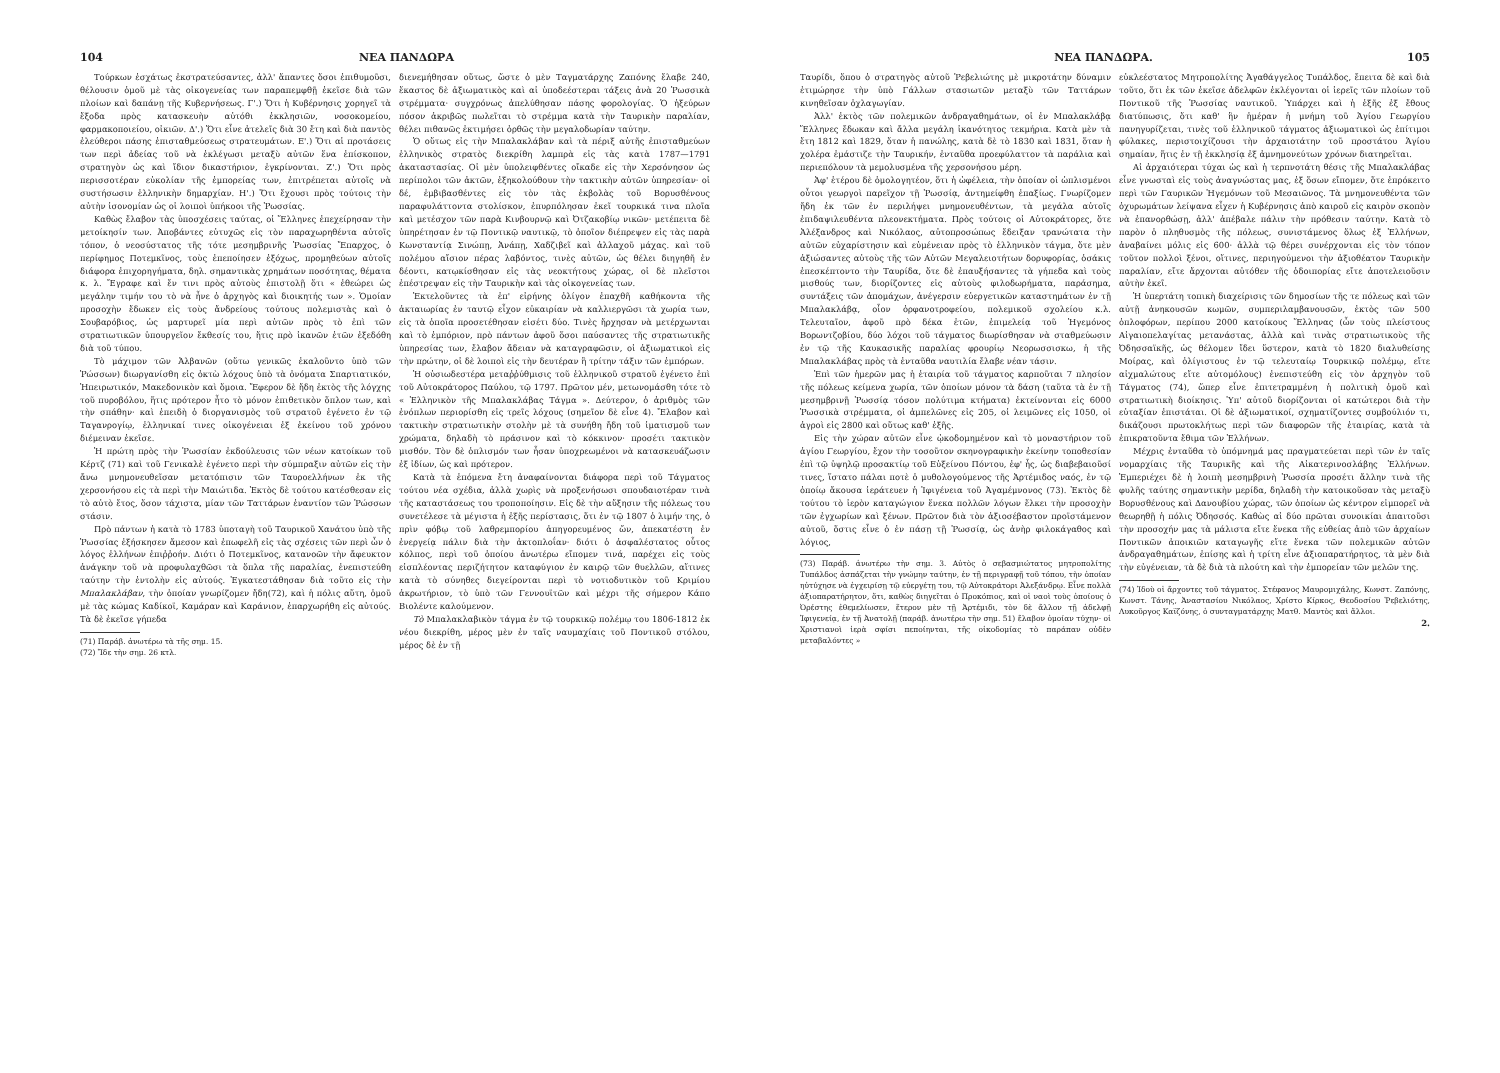104 ΝΕΑ ΠΑΝΔΩΡΑ
Τούρκων ἐσχάτως ἐκστρατεύσαντες, ἀλλ' ἅπαντες ὅσοι ἐπιθυμοῦσι, θέλουσιν ὁμοῦ μὲ τὰς οἰκογενείας των παραπεμφθῇ ἐκεῖσε διὰ τῶν πλοίων καὶ δαπάνῃ τῆς Κυβερνήσεως. Γ'.) Ὅτι ἡ Κυβέρνησις χορηγεῖ τὰ ἔξοδα πρὸς κατασκευὴν αὐτόθι ἐκκλησιῶν, νοσοκομείου, φαρμακοποιείου, οἰκιῶν. Δ'.) Ὅτι εἶνε ἀτελεῖς διὰ 30 ἔτη καὶ διὰ παντὸς ἐλεύθεροι πάσης ἐπισταθμεύσεως στρατευμάτων. Ε'.) Ὅτι αἱ προτάσεις των περὶ ἀδείας τοῦ νὰ ἐκλέγωσι μεταξὺ αὐτῶν ἕνα ἐπίσκοπον, στρατηγὸν ὡς καὶ ἴδιον δικαστήριον, ἐγκρίνονται. Ζ'.) Ὅτι πρὸς περισσοτέραν εὐκολίαν τῆς ἐμπορείας των, ἐπιτρέπεται αὐτοῖς νὰ συστήσωσιν ἑλληνικὴν δημαρχίαν. Η'.) Ὅτι ἔχουσι πρὸς τούτοις τὴν αὐτὴν ἰσονομίαν ὡς οἱ λοιποὶ ὑπήκοοι τῆς Ῥωσσίας.
Καθὼς ἔλαβον τὰς ὑποσχέσεις ταύτας, οἱ Ἕλληνες ἐπεχείρησαν τὴν μετοίκησίν των. Ἀποβάντες εὐτυχῶς εἰς τὸν παραχωρηθέντα αὐτοῖς τόπον, ὁ νεοσύστατος τῆς τότε μεσημβρινῆς Ῥωσσίας Ἔπαρχος, ὁ περίφημος Ποτεμκῖνος, τοὺς ἐπεποίησεν ἐξόχως, προμηθεύων αὐτοῖς διάφορα ἐπιχορηγήματα, δηλ. σημαντικὰς χρημάτων ποσότητας, θέματα κ. λ. Ἔγραφε καὶ ἔν τινι πρὸς αὐτοὺς ἐπιστολῇ ὅτι « ἐθεώρει ὡς μεγάλην τιμήν του τὸ νὰ ἦνε ὁ ἀρχηγὸς καὶ διοικητής των ». Ὁμοίαν προσοχὴν ἔδωκεν εἰς τοὺς ἄνδρείους τούτους πολεμιστὰς καὶ ὁ Σουβαρόβιος, ὡς μαρτυρεῖ μία περὶ αὐτῶν πρὸς τὸ ἐπὶ τῶν στρατιωτικῶν ὑπουργεῖον ἔκθεσίς του, ἥτις πρὸ ἱκανῶν ἐτῶν ἐξεδόθη διὰ τοῦ τύπου.
Τὸ μάχιμον τῶν Ἀλβανῶν (οὕτω γενικῶς ἐκαλοῦντο ὑπὸ τῶν Ῥώσσων) διωργανίσθη εἰς ὀκτὼ λόχους ὑπὸ τὰ ὀνόματα Σπαρτιατικόν, Ἠπειρωτικόν, Μακεδονικὸν καὶ ὅμοια. Ἔφερον δὲ ἤδη ἐκτὸς τῆς λόγχης τοῦ πυροβόλου, ἥτις πρότερον ἦτο τὸ μόνον ἐπιθετικὸν ὅπλον των, καὶ τὴν σπάθην· καὶ ἐπειδὴ ὁ διοργανισμὸς τοῦ στρατοῦ ἐγένετο ἐν τῷ Ταγανρογίῳ, ἑλληνικαί τινες οἰκογένειαι ἐξ ἐκείνου τοῦ χρόνου διέμειναν ἐκεῖσε.
Ἡ πρώτη πρὸς τὴν Ῥωσσίαν ἐκδούλευσις τῶν νέων κατοίκων τοῦ Κέρτζ (71) καὶ τοῦ Γενικαλὲ ἐγένετο περὶ τὴν σύμπραξιν αὐτῶν εἰς τὴν ἄνω μνημονευθεῖσαν μετατόπισιν τῶν Ταυροελλήνων ἐκ τῆς χερσονήσου εἰς τὰ περὶ τὴν Μαιώτιδα. Ἐκτὸς δὲ τούτου κατέσθεσαν εἰς τὸ αὐτὸ ἔτος, ὅσον τάχιστα, μίαν τῶν Ταττάρων ἐναντίον τῶν Ῥώσσων στάσιν.
Πρὸ πάντων ἡ κατὰ τὸ 1783 ὑποταγὴ τοῦ Ταυρικοῦ Χανάτου ὑπὸ τῆς Ῥωσσίας ἐξήσκησεν ἄμεσον καὶ ἐπωφελῆ εἰς τὰς σχέσεις τῶν περὶ ὧν ὁ λόγος ἑλλήνων ἐπιῤῥοήν. Διότι ὁ Ποτεμκῖνος, κατανοῶν τὴν ἄφευκτον ἀνάγκην τοῦ νὰ προφυλαχθῶσι τὰ ὅπλα τῆς παραλίας, ἐνεπιστεύθη ταύτην τὴν ἐντολὴν εἰς αὐτούς. Ἐγκατεστάθησαν διὰ τοῦτο εἰς τὴν Μπαλακλάβαν, τὴν ὁποίαν γνωρίζομεν ἤδη(72), καὶ ἡ πόλις αὕτη, ὁμοῦ μὲ τὰς κώμας Καδίκοϊ, Καμάραν καὶ Καράνιον, ἐπαρχωρήθη εἰς αὐτούς. Τὰ δὲ ἐκεῖσε γήπεδα
(71) Παράβ. ἀνωτέρω τὰ τῆς σημ. 15.
(72) Ἴδε τὴν σημ. 26 κτλ.
διενεμήθησαν οὕτως, ὥστε ὁ μὲν Ταγματάρχης Ζαπόνης ἔλαβε 240, ἕκαστος δὲ ἀξιωματικὸς καὶ αἱ ὑποδεέστεραι τάξεις ἀνὰ 20 Ῥωσσικὰ στρέμματα· συγχρόνως ἀπελύθησαν πάσης φορολογίας. Ὁ ἠξεύρων πόσον ἀκριβῶς πωλεῖται τὸ στρέμμα κατὰ τὴν Ταυρικὴν παραλίαν, θέλει πιθανῶς ἐκτιμήσει ὀρθῶς τὴν μεγαλοδωρίαν ταύτην.
Ὁ οὕτως εἰς τὴν Μπαλακλάβαν καὶ τὰ πέριξ αὐτῆς ἐπισταθμεύων ἑλληνικὸς στρατὸς διεκρίθη λαμπρὰ εἰς τὰς κατὰ 1787—1791 ἀκαταστασίας. Οἱ μὲν ὑπολειφθέντες οἴκαδε εἰς τὴν Χερσόνησον ὡς περίπολοι τῶν ἀκτῶν, ἐξηκολούθουν τὴν τακτικὴν αὐτῶν ὑπηρεσίαν· οἱ δέ, ἐμβιβασθέντες εἰς τὸν τὰς ἐκβολὰς τοῦ Βορυσθένους παραφυλάττοντα στολίσκον, ἐπυρπόλησαν ἐκεῖ τουρκικά τινα πλοῖα καὶ μετέσχον τῶν παρὰ Κινβουρνῷ καὶ Ὀτζακοβίῳ νικῶν· μετέπειτα δὲ ὑπηρέτησαν ἐν τῷ Ποντικῷ ναυτικῷ, τὸ ὁποῖον διέπρεψεν εἰς τὰς παρὰ Κωνσταντίᾳ Σινώπῃ, Ἀνάπῃ, Χαδζιβεῖ καὶ ἀλλαχοῦ μάχας. καὶ τοῦ πολέμου αἴσιον πέρας λαβόντος, τινὲς αὐτῶν, ὡς θέλει διηγηθῆ ἐν δέοντι, κατῳκίσθησαν εἰς τὰς νεοκτήτους χώρας, οἱ δὲ πλεῖστοι ἐπέστρεψαν εἰς τὴν Ταυρικὴν καὶ τὰς οἰκογενείας των.
Ἐκτελοῦντες τὰ ἐπ' εἰρήνης ὀλίγον ἐπαχθῆ καθήκοντα τῆς ἀκταιωρίας ἐν ταυτῷ εἶχον εὐκαιρίαν νὰ καλλιεργῶσι τὰ χωρία των, εἰς τὰ ὁποῖα προσετέθησαν εἰσέτι δύο. Τινὲς ἤρχησαν νὰ μετέρχωνται καὶ τὸ ἐμπόριον, πρὸ πάντων ἀφοῦ ὅσοι παύσαντες τῆς στρατιωτικῆς ὑπηρεσίας των, ἔλαβον ἄδειαν νὰ καταγραφῶσιν, οἱ ἀξιωματικοὶ εἰς τὴν πρώτην, οἱ δὲ λοιποὶ εἰς τὴν δευτέραν ἢ τρίτην τάξιν τῶν ἐμπόρων.
Ἡ οὐσιωδεστέρα μεταῤῥύθμισις τοῦ ἑλληνικοῦ στρατοῦ ἐγένετο ἐπὶ τοῦ Αὐτοκράτορος Παύλου, τῷ 1797. Πρῶτον μέν, μετωνομάσθη τότε τὸ « Ἑλληνικὸν τῆς Μπαλακλάβας Τάγμα ». Δεύτερον, ὁ ἀριθμὸς τῶν ἐνόπλων περιορίσθη εἰς τρεῖς λόχους (σημεῖον δὲ εἶνε 4). Ἔλαβον καὶ τακτικὴν στρατιωτικὴν στολὴν μὲ τὰ συνήθη ἤδη τοῦ ἱματισμοῦ των χρώματα, δηλαδὴ τὸ πράσινον καὶ τὸ κόκκινον· προσέτι τακτικὸν μισθόν. Τὸν δὲ ὁπλισμόν των ἦσαν ὑποχρεωμένοι νὰ κατασκευάζωσιν ἐξ ἰδίων, ὡς καὶ πρότερον.
Κατὰ τὰ ἑπόμενα ἔτη ἀναφαίνονται διάφορα περὶ τοῦ Τάγματος τούτου νέα σχέδια, ἀλλὰ χωρὶς νὰ προξενήσωσι σπουδαιοτέραν τινὰ τῆς καταστάσεως του τροποποίησιν. Εἰς δὲ τὴν αὔξησιν τῆς πόλεως του συνετέλεσε τὰ μέγιστα ἡ ἐξῆς περίστασις, ὅτι ἐν τῷ 1807 ὁ λιμήν της, ὁ πρὶν φόβῳ τοῦ λαθρεμπορίου ἀπηγορευμένος ὤν, ἀπεκατέστη ἐν ἐνεργείᾳ πάλιν διὰ τὴν ἀκτοπλοΐαν· διότι ὁ ἀσφαλέστατος οὗτος κόλπος, περὶ τοῦ ὁποίου ἀνωτέρω εἴπομεν τινά, παρέχει εἰς τοὺς εἰσπλέοντας περιζήτητον καταφύγιον ἐν καιρῷ τῶν θυελλῶν, αἵτινες κατὰ τὸ σύνηθες διεγείρονται περὶ τὸ νοτιοδυτικὸν τοῦ Κριμίου ἀκρωτήριον, τὸ ὑπὸ τῶν Γεννουϊτῶν καὶ μέχρι τῆς σήμερον Κάπο Βιολέντε καλούμενον.
Τὸ Μπαλακλαβικὸν τάγμα ἐν τῷ τουρκικῷ πολέμῳ του 1806-1812 ἐκ νέου διεκρίθη, μέρος μὲν ἐν ταῖς ναυμαχίαις τοῦ Ποντικοῦ στόλου, μέρος δὲ ἐν τῇ
ΝΕΑ ΠΑΝΔΩΡΑ. 105
Ταυρίδι, ὅπου ὁ στρατηγὸς αὐτοῦ Ῥεβελιώτης μὲ μικροτάτην δύναμιν ἐτιμώρησε τὴν ὑπὸ Γάλλων στασιωτῶν μεταξὺ τῶν Ταττάρων κινηθεῖσαν ὀχλαγωγίαν.
Ἀλλ' ἐκτὸς τῶν πολεμικῶν ἀνδραγαθημάτων, οἱ ἐν Μπαλακλάβᾳ Ἕλληνες ἔδωκαν καὶ ἄλλα μεγάλη ἱκανότητος τεκμήρια. Κατὰ μὲν τὰ ἔτη 1812 καὶ 1829, ὅταν ἡ πανώλης, κατὰ δὲ τὸ 1830 καὶ 1831, ὅταν ἡ χολέρα ἐμάστιζε τὴν Ταυρικήν, ἐνταῦθα προεφύλαττον τὰ παράλια καὶ περιεπόλουν τὰ μεμολυσμένα τῆς χερσονήσου μέρη.
Ἀφ' ἑτέρου δὲ ὁμολογητέον, ὅτι ἡ ὠφέλεια, τὴν ὁποίαν οἱ ὡπλισμένοι οὗτοι γεωργοὶ παρεῖχον τῇ Ῥωσσίᾳ, ἀντημείφθη ἐπαξίως. Γνωρίζομεν ἤδη ἐκ τῶν ἐν περιλήψει μνημονευθέντων, τὰ μεγάλα αὐτοῖς ἐπιδαψιλευθέντα πλεονεκτήματα. Πρὸς τούτοις οἱ Αὐτοκράτορες, ὅτε Ἀλέξανδρος καὶ Νικόλαος, αὐτοπροσώπως ἔδειξαν τρανώτατα τὴν αὐτῶν εὐχαρίστησιν καὶ εὐμένειαν πρὸς τὸ ἑλληνικὸν τάγμα, ὅτε μὲν ἀξιώσαντες αὐτοὺς τῆς τῶν Αὐτῶν Μεγαλειοτήτων δορυφορίας, ὁσάκις ἐπεσκέπτοντο τὴν Ταυρίδα, ὅτε δὲ ἐπαυξήσαντες τὰ γήπεδα καὶ τοὺς μισθούς των, διορίζοντες εἰς αὐτοὺς φιλοδωρήματα, παράσημα, συντάξεις τῶν ἀπομάχων, ἀνέγερσιν εὐεργετικῶν καταστημάτων ἐν τῇ Μπαλακλάβᾳ, οἷον ὀρφανοτροφείου, πολεμικοῦ σχολείου κ.λ. Τελευταῖον, ἀφοῦ πρὸ δέκα ἐτῶν, ἐπιμελείᾳ τοῦ Ἡγεμόνος Βορωντζοβίου, δύο λόχοι τοῦ τάγματος διωρίσθησαν νὰ σταθμεύωσιν ἐν τῷ τῆς Καυκασικῆς παραλίας φρουρίῳ Νεορωσσισκω, ἡ τῆς Μπαλακλάβας πρὸς τὰ ἐνταῦθα ναυτιλία ἔλαβε νέαν τάσιν.
Ἐπὶ τῶν ἡμερῶν μας ἡ ἑταιρία τοῦ τάγματος καρποῦται 7 πλησίον τῆς πόλεως κείμενα χωρία, τῶν ὁποίων μόνον τὰ δάση (ταῦτα τὰ ἐν τῇ μεσημβρινῇ Ῥωσσίᾳ τόσον πολύτιμα κτήματα) ἐκτείνονται εἰς 6000 Ῥωσσικὰ στρέμματα, οἱ ἀμπελῶνες εἰς 205, οἱ λειμῶνες εἰς 1050, οἱ ἀγροὶ εἰς 2800 καὶ οὕτως καθ' ἑξῆς.
Εἰς τὴν χώραν αὐτῶν εἶνε ᾠκοδομημένον καὶ τὸ μοναστήριον τοῦ ἁγίου Γεωργίου, ἔχον τὴν τοσοῦτον σκηνογραφικὴν ἐκείνην τοποθεσίαν ἐπὶ τῷ ὑψηλῷ προσακτίῳ τοῦ Εὐξείνου Πόντου, ἐφ' ἧς, ὡς διαβεβαιοῦσί τινες, ἵστατο πάλαι ποτὲ ὁ μυθολογούμενος τῆς Ἀρτέμιδος ναός, ἐν τῷ ὁποίῳ ἄκουσα ἱεράτευεν ἡ Ἰφιγένεια τοῦ Ἀγαμέμνονος (73). Ἐκτὸς δὲ τούτου τὸ ἱερὸν καταγώγιον ἕνεκα πολλῶν λόγων ἕλκει τὴν προσοχὴν τῶν ἐγχωρίων καὶ ξένων. Πρῶτον διὰ τὸν ἀξιοσέβαστον προϊστάμενον αὐτοῦ, ὅστις εἶνε ὁ ἐν πάσῃ τῇ Ῥωσσίᾳ, ὡς ἀνὴρ φιλοκάγαθος καὶ λόγιος,
(73) Παράβ. ἀνωτέρω τὴν σημ. 3. Αὐτὸς ὁ σεβασμιώτατος μητροπολίτης Τυπάλδος ἀσπάζεται τὴν γνώμην ταύτην, ἐν τῇ περιγραφῇ τοῦ τόπου, τὴν ὁποίαν ηὐτύχησε νὰ ἐγχειρίσῃ τῷ εὐεργέτῃ του, τῷ Αὐτοκράτορι Ἀλεξάνδρῳ. Εἶνε πολλὰ ἀξιοπαρατήρητον, ὅτι, καθὼς διηγεῖται ὁ Προκόπιος, καὶ οἱ ναοὶ τοὺς ὁποίους ὁ Ὀρέστης ἐθεμελίωσεν, ἕτερον μὲν τῇ Ἀρτέμιδι, τὸν δὲ ἄλλον τῇ ἀδελφῇ Ἰφιγενείᾳ, ἐν τῇ Ἀνατολῇ (παράβ. ἀνωτέρω τὴν σημ. 51) ἔλαβον ὁμοίαν τύχην· οἱ Χριστιανοὶ ἱερὰ σφίσι πεποίηνται, τῆς οἰκοδομίας τὸ παράπαν οὐδὲν μεταβαλόντες »
εὐκλεέστατος Μητροπολίτης Ἀγαθάγγελος Τυπάλδος, ἔπειτα δὲ καὶ διὰ τοῦτο, ὅτι ἐκ τῶν ἐκεῖσε ἀδελφῶν ἐκλέγονται οἱ ἱερεῖς τῶν πλοίων τοῦ Ποντικοῦ τῆς Ῥωσσίας ναυτικοῦ. Ὑπάρχει καὶ ἡ ἑξῆς ἐξ ἔθους διατύπωσις, ὅτι καθ' ἣν ἡμέραν ἡ μνήμη τοῦ Ἁγίου Γεωργίου πανηγυρίζεται, τινὲς τοῦ ἑλληνικοῦ τάγματος ἀξιωματικοὶ ὡς ἐπίτιμοι φύλακες, περιστοιχίζουσι τὴν ἀρχαιοτάτην τοῦ προστάτου Ἁγίου σημαίαν, ἥτις ἐν τῇ ἐκκλησίᾳ ἐξ ἀμνημονεύτων χρόνων διατηρεῖται.
Αἱ ἀρχαιότεραι τύχαι ὡς καὶ ἡ τερπνοτάτη θέσις τῆς Μπαλακλάβας εἶνε γνωσταὶ εἰς τοὺς ἀναγνώστας μας, ἐξ ὅσων εἴπομεν, ὅτε ἐπρόκειτο περὶ τῶν Γαυρικῶν Ἡγεμόνων τοῦ Μεσαιῶνος. Τὰ μνημονευθέντα τῶν ὀχυρωμάτων λείψανα εἶχεν ἡ Κυβέρνησις ἀπὸ καιροῦ εἰς καιρὸν σκοπὸν νὰ ἐπανορθώσῃ, ἀλλ' ἀπέβαλε πάλιν τὴν πρόθεσιν ταύτην. Κατὰ τὸ παρὸν ὁ πληθυσμὸς τῆς πόλεως, συνιστάμενος ὅλως ἐξ Ἑλλήνων, ἀναβαίνει μόλις εἰς 600· ἀλλὰ τῷ θέρει συνέρχονται εἰς τὸν τόπον τοῦτον πολλοὶ ξένοι, οἵτινες, περιηγούμενοι τὴν ἀξιοθέατον Ταυρικὴν παραλίαν, εἴτε ἄρχονται αὐτόθεν τῆς ὁδοιπορίας εἴτε ἀποτελειοῦσιν αὐτὴν ἐκεῖ.
Ἡ ὑπερτάτη τοπικὴ διαχείρισις τῶν δημοσίων τῆς τε πόλεως καὶ τῶν αὐτῇ ἀνηκουσῶν κωμῶν, συμπεριλαμβανουσῶν, ἐκτὸς τῶν 500 ὁπλοφόρων, περίπου 2000 κατοίκους Ἕλληνας (ὧν τοὺς πλείστους Αἰγαιοπελαγίτας μετανάστας, ἀλλὰ καὶ τινὰς στρατιωτικοὺς τῆς Ὀδησσαϊκῆς, ὡς θέλομεν ἴδει ὕστερον, κατὰ τὸ 1820 διαλυθείσης Μοίρας, καὶ ὀλίγιστους ἐν τῷ τελευταίῳ Τουρκικῷ πολέμῳ, εἴτε αἰχμαλώτους εἴτε αὐτομόλους) ἐνεπιστεύθη εἰς τὸν ἀρχηγὸν τοῦ Τάγματος (74), ὥπερ εἶνε ἐπιτετραμμένη ἡ πολιτικὴ ὁμοῦ καὶ στρατιωτικὴ διοίκησις. Ὑπ' αὐτοῦ διορίζονται οἱ κατώτεροι διὰ τὴν εὐταξίαν ἐπιστάται. Οἱ δὲ ἀξιωματικοί, σχηματίζοντες συμβούλιόν τι, δικάζουσι πρωτοκλήτως περὶ τῶν διαφορῶν τῆς ἑταιρίας, κατὰ τὰ ἐπικρατοῦντα ἔθιμα τῶν Ἑλλήνων.
Μέχρις ἐνταῦθα τὸ ὑπόμνημά μας πραγματεύεται περὶ τῶν ἐν ταῖς νομαρχίαις τῆς Ταυρικῆς καὶ τῆς Αἰκατερινοσλάβης Ἑλλήνων. Ἐμπεριέχει δὲ ἡ λοιπὴ μεσημβρινὴ Ῥωσσία προσέτι ἄλλην τινὰ τῆς φυλῆς ταύτης σημαντικὴν μερίδα, δηλαδὴ τὴν κατοικοῦσαν τὰς μεταξὺ Βορυσθένους καὶ Δανουβίου χώρας, τῶν ὁποίων ὡς κέντρον εἰμπορεῖ νὰ θεωρηθῇ ἡ πόλις Ὀδησσός. Καθὼς αἱ δύο πρῶται συνοικίαι ἀπαιτοῦσι τὴν προσοχήν μας τὰ μάλιστα εἴτε ἕνεκα τῆς εὐθείας ἀπὸ τῶν ἀρχαίων Ποντικῶν ἀποικιῶν καταγωγῆς εἴτε ἕνεκα τῶν πολεμικῶν αὐτῶν ἀνδραγαθημάτων, ἐπίσης καὶ ἡ τρίτη εἶνε ἀξιοπαρατήρητος, τὰ μὲν διὰ τὴν εὐγένειαν, τὰ δὲ διὰ τὰ πλούτη καὶ τὴν ἐμπορείαν τῶν μελῶν της.
(74) Ἰδοὺ οἱ ἄρχοντες τοῦ τάγματος. Στέφανος Μαυρομιχάλης, Κωνστ. Ζαπόνης, Κωνστ. Τάνης, Ἀναστασίου Νικόλαος, Χρίστο Κίρκος, Θεοδοσίου Ῥεβελιότης, Λυκοῦργος Καϊζόνης, ὁ συνταγματάρχης Ματθ. Μαντὸς καὶ ἄλλοι.
2.